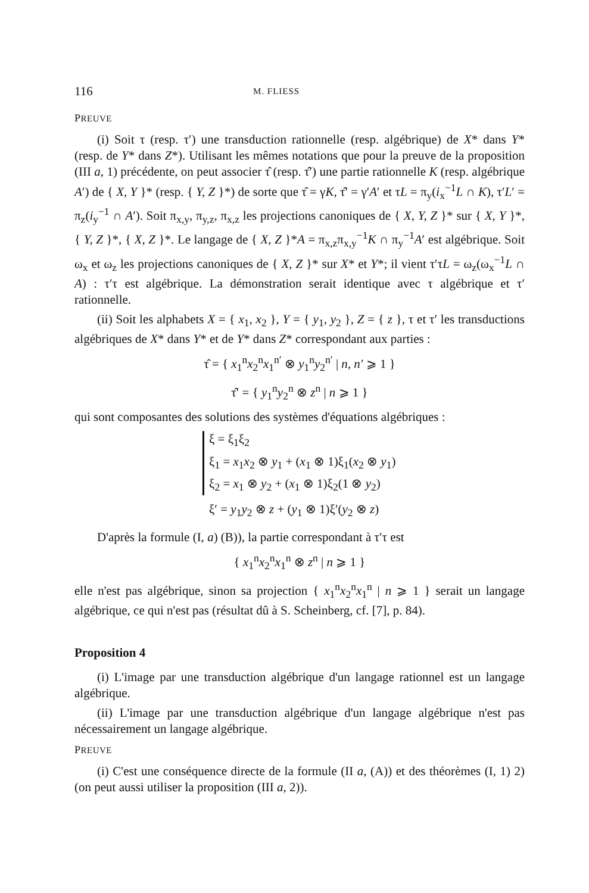116 M. FLIESS
PREUVE
(i) Soit τ (resp. τ′) une transduction rationnelle (resp. algébrique) de X* dans Y* (resp. de Y* dans Z*). Utilisant les mêmes notations que pour la preuve de la proposition (III a, 1) précédente, on peut associer τ̂ (resp. τ̂′) une partie rationnelle K (resp. algébrique A′) de { X, Y }* (resp. { Y, Z }*) de sorte que τ̂ = γK, τ̂′ = γ′A′ et τL = π<sub>y</sub>(i<sub>x</sub><sup>−1</sup>L ∩ K), τ′L′ = π<sub>z</sub>(i<sub>y</sub><sup>−1</sup> ∩ A′). Soit π<sub>x,y</sub>, π<sub>y,z</sub>, π<sub>x,z</sub> les projections canoniques de { X, Y, Z }* sur { X, Y }*, { Y, Z }*, { X, Z }*. Le langage de { X, Z }*A = π<sub>x,z</sub>π<sub>x,y</sub><sup>−1</sup>K ∩ π<sub>y</sub><sup>−1</sup>A′ est algébrique. Soit ω<sub>x</sub> et ω<sub>z</sub> les projections canoniques de { X, Z }* sur X* et Y*; il vient τ′τL = ω<sub>z</sub>(ω<sub>x</sub><sup>−1</sup>L ∩ A) : τ′τ est algébrique. La démonstration serait identique avec τ algébrique et τ′ rationnelle.
(ii) Soit les alphabets X = { x<sub>1</sub>, x<sub>2</sub> }, Y = { y<sub>1</sub>, y<sub>2</sub> }, Z = { z }, τ et τ′ les transductions algébriques de X* dans Y* et de Y* dans Z* correspondant aux parties :
τ̂ = { x<sub>1</sub><sup>n</sup>x<sub>2</sub><sup>n</sup>x<sub>1</sub><sup>n′</sup> ⊗ y<sub>1</sub><sup>n</sup>y<sub>2</sub><sup>n′</sup> | n, n′ ⩾ 1 }
τ̂′ = { y<sub>1</sub><sup>n</sup>y<sub>2</sub><sup>n</sup> ⊗ z<sup>n</sup> | n ⩾ 1 }
qui sont composantes des solutions des systèmes d'équations algébriques :
ξ = ξ<sub>1</sub>ξ<sub>2</sub>
ξ<sub>1</sub> = x<sub>1</sub>x<sub>2</sub> ⊗ y<sub>1</sub> + (x<sub>1</sub> ⊗ 1)ξ<sub>1</sub>(x<sub>2</sub> ⊗ y<sub>1</sub>)
ξ<sub>2</sub> = x<sub>1</sub> ⊗ y<sub>2</sub> + (x<sub>1</sub> ⊗ 1)ξ<sub>2</sub>(1 ⊗ y<sub>2</sub>)
ξ′ = y<sub>1</sub>y<sub>2</sub> ⊗ z + (y<sub>1</sub> ⊗ 1)ξ′(y<sub>2</sub> ⊗ z)
D'après la formule (I, a) (B)), la partie correspondant à τ′τ est
{ x<sub>1</sub><sup>n</sup>x<sub>2</sub><sup>n</sup>x<sub>1</sub><sup>n</sup> ⊗ z<sup>n</sup> | n ⩾ 1 }
elle n'est pas algébrique, sinon sa projection { x<sub>1</sub><sup>n</sup>x<sub>2</sub><sup>n</sup>x<sub>1</sub><sup>n</sup> | n ⩾ 1 } serait un langage algébrique, ce qui n'est pas (résultat dû à S. Scheinberg, cf. [7], p. 84).
Proposition 4
(i) L'image par une transduction algébrique d'un langage rationnel est un langage algébrique.
(ii) L'image par une transduction algébrique d'un langage algébrique n'est pas nécessairement un langage algébrique.
PREUVE
(i) C'est une conséquence directe de la formule (II a, (A)) et des théorèmes (I, 1) 2) (on peut aussi utiliser la proposition (III a, 2)).